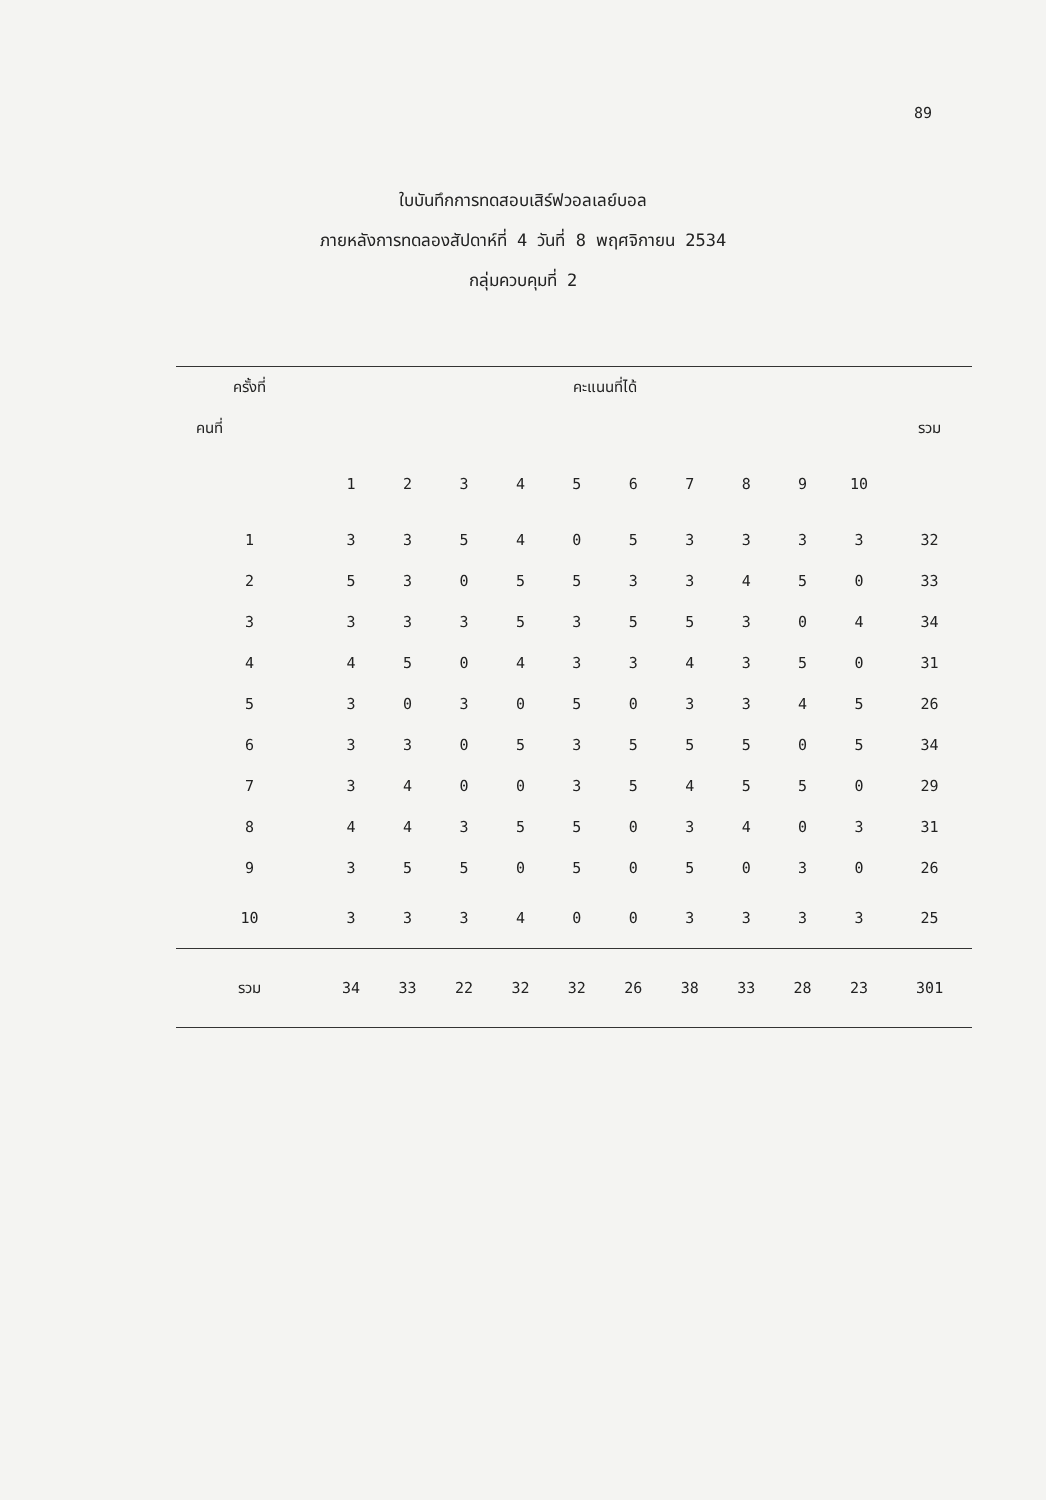89
ใบบันทึกการทดสอบเสิร์ฟวอลเลย์บอล
ภายหลังการทดลองสัปดาห์ที่ 4 วันที่ 8 พฤศจิกายน 2534
กลุ่มควบคุมที่ 2
| ครั้งที่ | คะแนนที่ได้ | | | | | | | | | | |
| --- | --- | --- | --- | --- | --- | --- | --- | --- | --- | --- | --- |
| คนที่ | | | | | | | | | | | รวม |
| | 1 | 2 | 3 | 4 | 5 | 6 | 7 | 8 | 9 | 10 | |
| 1 | 3 | 3 | 5 | 4 | 0 | 5 | 3 | 3 | 3 | 3 | 32 |
| 2 | 5 | 3 | 0 | 5 | 5 | 3 | 3 | 4 | 5 | 0 | 33 |
| 3 | 3 | 3 | 3 | 5 | 3 | 5 | 5 | 3 | 0 | 4 | 34 |
| 4 | 4 | 5 | 0 | 4 | 3 | 3 | 4 | 3 | 5 | 0 | 31 |
| 5 | 3 | 0 | 3 | 0 | 5 | 0 | 3 | 3 | 4 | 5 | 26 |
| 6 | 3 | 3 | 0 | 5 | 3 | 5 | 5 | 5 | 0 | 5 | 34 |
| 7 | 3 | 4 | 0 | 0 | 3 | 5 | 4 | 5 | 5 | 0 | 29 |
| 8 | 4 | 4 | 3 | 5 | 5 | 0 | 3 | 4 | 0 | 3 | 31 |
| 9 | 3 | 5 | 5 | 0 | 5 | 0 | 5 | 0 | 3 | 0 | 26 |
| 10 | 3 | 3 | 3 | 4 | 0 | 0 | 3 | 3 | 3 | 3 | 25 |
| รวม | 34 | 33 | 22 | 32 | 32 | 26 | 38 | 33 | 28 | 23 | 301 |